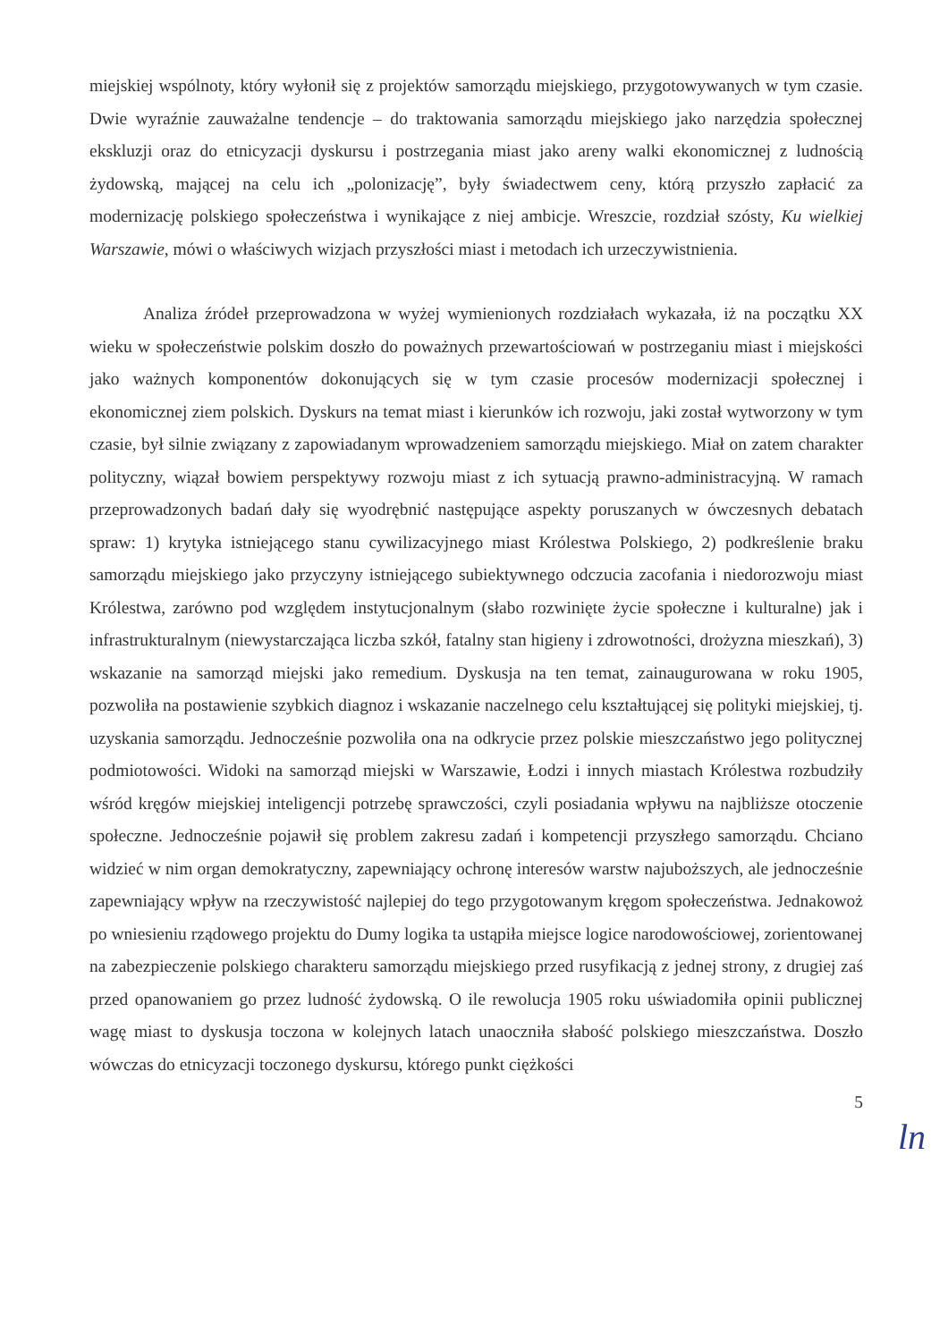miejskiej wspólnoty, który wyłonił się z projektów samorządu miejskiego, przygotowywanych w tym czasie. Dwie wyraźnie zauważalne tendencje – do traktowania samorządu miejskiego jako narzędzia społecznej ekskluzji oraz do etnicyzacji dyskursu i postrzegania miast jako areny walki ekonomicznej z ludnością żydowską, mającej na celu ich „polonizację”, były świadectwem ceny, którą przyszło zapłacić za modernizację polskiego społeczeństwa i wynikające z niej ambicje. Wreszcie, rozdział szósty, Ku wielkiej Warszawie, mówi o właściwych wizjach przyszłości miast i metodach ich urzeczywistnienia.
Analiza źródeł przeprowadzona w wyżej wymienionych rozdziałach wykazała, iż na początku XX wieku w społeczeństwie polskim doszło do poważnych przewartościowań w postrzeganiu miast i miejskości jako ważnych komponentów dokonujących się w tym czasie procesów modernizacji społecznej i ekonomicznej ziem polskich. Dyskurs na temat miast i kierunków ich rozwoju, jaki został wytworzony w tym czasie, był silnie związany z zapowiadanym wprowadzeniem samorządu miejskiego. Miał on zatem charakter polityczny, wiązał bowiem perspektywy rozwoju miast z ich sytuacją prawno-administracyjną. W ramach przeprowadzonych badań dały się wyodrębnić następujące aspekty poruszanych w ówczesnych debatach spraw: 1) krytyka istniejącego stanu cywilizacyjnego miast Królestwa Polskiego, 2) podkreślenie braku samorządu miejskiego jako przyczyny istniejącego subiektywnego odczucia zacofania i niedorozwoju miast Królestwa, zarówno pod względem instytucjonalnym (słabo rozwinięte życie społeczne i kulturalne) jak i infrastrukturalnym (niewystarczająca liczba szkół, fatalny stan higieny i zdrowotności, drożyzna mieszkań), 3) wskazanie na samorząd miejski jako remedium. Dyskusja na ten temat, zainaugurowana w roku 1905, pozwoliła na postawienie szybkich diagnoz i wskazanie naczelnego celu kształtującej się polityki miejskiej, tj. uzyskania samorządu. Jednocześnie pozwoliła ona na odkrycie przez polskie mieszczaństwo jego politycznej podmiotowości. Widoki na samorząd miejski w Warszawie, Łodzi i innych miastach Królestwa rozbudziły wśród kręgów miejskiej inteligencji potrzebę sprawczości, czyli posiadania wpływu na najbliższe otoczenie społeczne. Jednocześnie pojawił się problem zakresu zadań i kompetencji przyszłego samorządu. Chciano widzieć w nim organ demokratyczny, zapewniający ochronę interesów warstw najuboższych, ale jednocześnie zapewniający wpływ na rzeczywistość najlepiej do tego przygotowanym kręgom społeczeństwa. Jednakowoż po wniesieniu rządowego projektu do Dumy logika ta ustąpiła miejsce logice narodowościowej, zorientowanej na zabezpieczenie polskiego charakteru samorządu miejskiego przed rusyfikacją z jednej strony, z drugiej zaś przed opanowaniem go przez ludność żydowską. O ile rewolucja 1905 roku uświadomiła opinii publicznej wagę miast to dyskusja toczona w kolejnych latach unaoczniła słabość polskiego mieszczaństwa. Doszło wówczas do etnicyzacji toczonego dyskursu, którego punkt ciężkości
5
ln